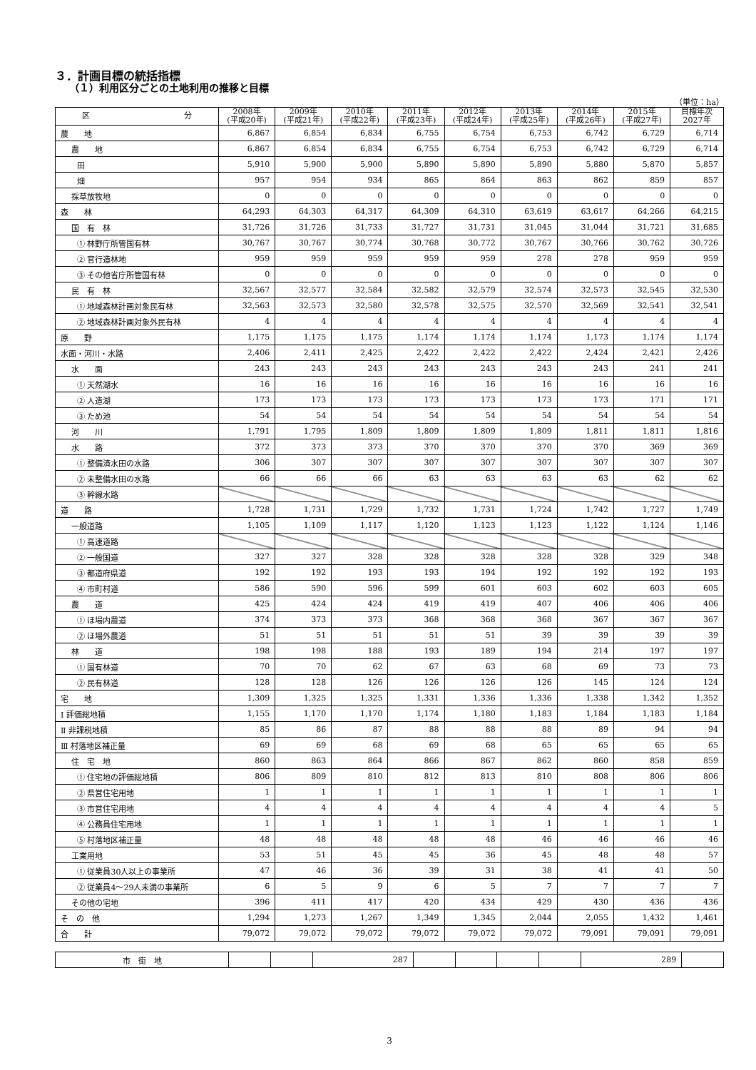３．計画目標の統括指標
（１）利用区分ごとの土地利用の推移と目標
（単位：ha）
| 区 分 | 2008年 (平成20年) | 2009年 (平成21年) | 2010年 (平成22年) | 2011年 (平成23年) | 2012年 (平成24年) | 2013年 (平成25年) | 2014年 (平成26年) | 2015年 (平成27年) | 目標年次 2027年 |
| --- | --- | --- | --- | --- | --- | --- | --- | --- | --- |
| 農 地 | 6,867 | 6,854 | 6,834 | 6,755 | 6,754 | 6,753 | 6,742 | 6,729 | 6,714 |
| 農 地 | 6,867 | 6,854 | 6,834 | 6,755 | 6,754 | 6,753 | 6,742 | 6,729 | 6,714 |
| 田 | 5,910 | 5,900 | 5,900 | 5,890 | 5,890 | 5,890 | 5,880 | 5,870 | 5,857 |
| 畑 | 957 | 954 | 934 | 865 | 864 | 863 | 862 | 859 | 857 |
| 採草放牧地 | 0 | 0 | 0 | 0 | 0 | 0 | 0 | 0 | 0 |
| 森 林 | 64,293 | 64,303 | 64,317 | 64,309 | 64,310 | 63,619 | 63,617 | 64,266 | 64,215 |
| 国 有 林 | 31,726 | 31,726 | 31,733 | 31,727 | 31,731 | 31,045 | 31,044 | 31,721 | 31,685 |
| ① 林野庁所管国有林 | 30,767 | 30,767 | 30,774 | 30,768 | 30,772 | 30,767 | 30,766 | 30,762 | 30,726 |
| ② 官行造林地 | 959 | 959 | 959 | 959 | 959 | 278 | 278 | 959 | 959 |
| ③ その他省庁所管国有林 | 0 | 0 | 0 | 0 | 0 | 0 | 0 | 0 | 0 |
| 民 有 林 | 32,567 | 32,577 | 32,584 | 32,582 | 32,579 | 32,574 | 32,573 | 32,545 | 32,530 |
| ① 地域森林計画対象民有林 | 32,563 | 32,573 | 32,580 | 32,578 | 32,575 | 32,570 | 32,569 | 32,541 | 32,541 |
| ② 地域森林計画対象外民有林 | 4 | 4 | 4 | 4 | 4 | 4 | 4 | 4 | 4 |
| 原 野 | 1,175 | 1,175 | 1,175 | 1,174 | 1,174 | 1,174 | 1,173 | 1,174 | 1,174 |
| 水面・河川・水路 | 2,406 | 2,411 | 2,425 | 2,422 | 2,422 | 2,422 | 2,424 | 2,421 | 2,426 |
| 水 面 | 243 | 243 | 243 | 243 | 243 | 243 | 243 | 241 | 241 |
| ① 天然湖水 | 16 | 16 | 16 | 16 | 16 | 16 | 16 | 16 | 16 |
| ② 人造湖 | 173 | 173 | 173 | 173 | 173 | 173 | 173 | 171 | 171 |
| ③ ため池 | 54 | 54 | 54 | 54 | 54 | 54 | 54 | 54 | 54 |
| 河 川 | 1,791 | 1,795 | 1,809 | 1,809 | 1,809 | 1,809 | 1,811 | 1,811 | 1,816 |
| 水 路 | 372 | 373 | 373 | 370 | 370 | 370 | 370 | 369 | 369 |
| ① 整備済水田の水路 | 306 | 307 | 307 | 307 | 307 | 307 | 307 | 307 | 307 |
| ② 未整備水田の水路 | 66 | 66 | 66 | 63 | 63 | 63 | 63 | 62 | 62 |
| ③ 幹線水路 | | | | | | | | | |
| 道 路 | 1,728 | 1,731 | 1,729 | 1,732 | 1,731 | 1,724 | 1,742 | 1,727 | 1,749 |
| 一般道路 | 1,105 | 1,109 | 1,117 | 1,120 | 1,123 | 1,123 | 1,122 | 1,124 | 1,146 |
| ① 高速道路 | | | | | | | | | |
| ② 一般国道 | 327 | 327 | 328 | 328 | 328 | 328 | 328 | 329 | 348 |
| ③ 都道府県道 | 192 | 192 | 193 | 193 | 194 | 192 | 192 | 192 | 193 |
| ④ 市町村道 | 586 | 590 | 596 | 599 | 601 | 603 | 602 | 603 | 605 |
| 農 道 | 425 | 424 | 424 | 419 | 419 | 407 | 406 | 406 | 406 |
| ① ほ場内農道 | 374 | 373 | 373 | 368 | 368 | 368 | 367 | 367 | 367 |
| ② ほ場外農道 | 51 | 51 | 51 | 51 | 51 | 39 | 39 | 39 | 39 |
| 林 道 | 198 | 198 | 188 | 193 | 189 | 194 | 214 | 197 | 197 |
| ① 国有林道 | 70 | 70 | 62 | 67 | 63 | 68 | 69 | 73 | 73 |
| ② 民有林道 | 128 | 128 | 126 | 126 | 126 | 126 | 145 | 124 | 124 |
| 宅 地 | 1,309 | 1,325 | 1,325 | 1,331 | 1,336 | 1,336 | 1,338 | 1,342 | 1,352 |
| Ⅰ 評価総地積 | 1,155 | 1,170 | 1,170 | 1,174 | 1,180 | 1,183 | 1,184 | 1,183 | 1,184 |
| Ⅱ 非課税地積 | 85 | 86 | 87 | 88 | 88 | 88 | 89 | 94 | 94 |
| Ⅲ 村落地区補正量 | 69 | 69 | 68 | 69 | 68 | 65 | 65 | 65 | 65 |
| 住 宅 地 | 860 | 863 | 864 | 866 | 867 | 862 | 860 | 858 | 859 |
| ① 住宅地の評価総地積 | 806 | 809 | 810 | 812 | 813 | 810 | 808 | 806 | 806 |
| ② 県営住宅用地 | 1 | 1 | 1 | 1 | 1 | 1 | 1 | 1 | 1 |
| ③ 市営住宅用地 | 4 | 4 | 4 | 4 | 4 | 4 | 4 | 4 | 5 |
| ④ 公務員住宅用地 | 1 | 1 | 1 | 1 | 1 | 1 | 1 | 1 | 1 |
| ⑤ 村落地区補正量 | 48 | 48 | 48 | 48 | 48 | 46 | 46 | 46 | 46 |
| 工業用地 | 53 | 51 | 45 | 45 | 36 | 45 | 48 | 48 | 57 |
| ① 従業員30人以上の事業所 | 47 | 46 | 36 | 39 | 31 | 38 | 41 | 41 | 50 |
| ② 従業員4～29人未満の事業所 | 6 | 5 | 9 | 6 | 5 | 7 | 7 | 7 | 7 |
| その他の宅地 | 396 | 411 | 417 | 420 | 434 | 429 | 430 | 436 | 436 |
| そ の 他 | 1,294 | 1,273 | 1,267 | 1,349 | 1,345 | 2,044 | 2,055 | 1,432 | 1,461 |
| 合 計 | 79,072 | 79,072 | 79,072 | 79,072 | 79,072 | 79,072 | 79,091 | 79,091 | 79,091 |
| 市 街 地 | | | 287 | | | | | 289 | |
3